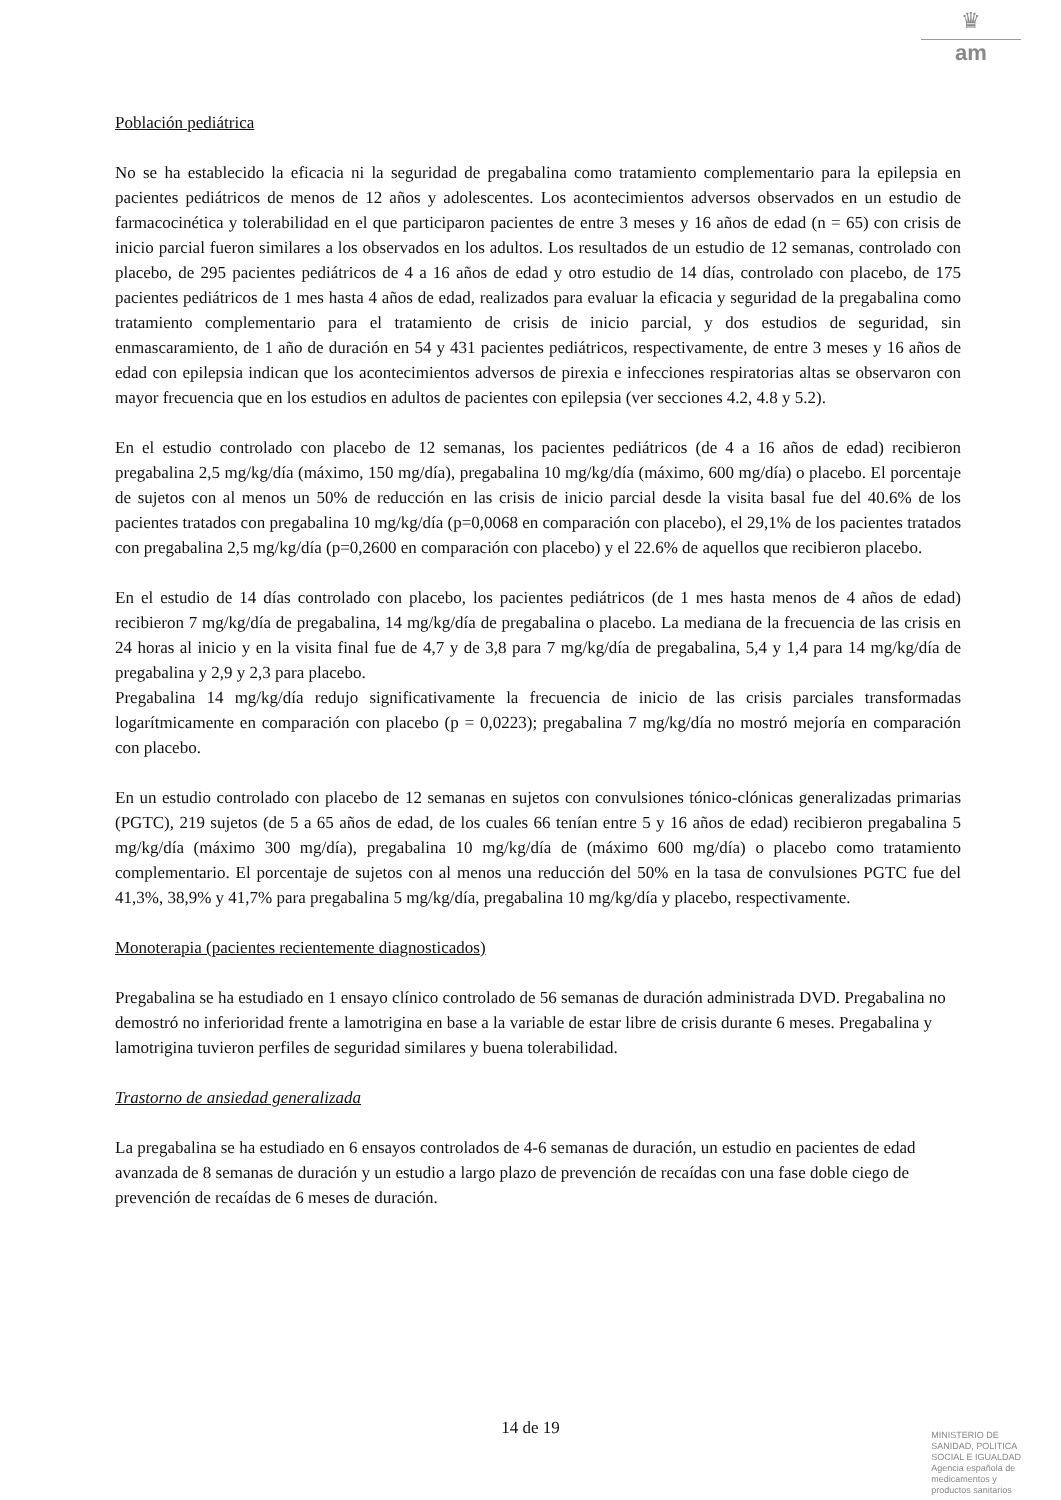♛
am
Población pediátrica
No se ha establecido la eficacia ni la seguridad de pregabalina como tratamiento complementario para la epilepsia en pacientes pediátricos de menos de 12 años y adolescentes. Los acontecimientos adversos observados en un estudio de farmacocinética y tolerabilidad en el que participaron pacientes de entre 3 meses y 16 años de edad (n = 65) con crisis de inicio parcial fueron similares a los observados en los adultos. Los resultados de un estudio de 12 semanas, controlado con placebo, de 295 pacientes pediátricos de 4 a 16 años de edad y otro estudio de 14 días, controlado con placebo, de 175 pacientes pediátricos de 1 mes hasta 4 años de edad, realizados para evaluar la eficacia y seguridad de la pregabalina como tratamiento complementario para el tratamiento de crisis de inicio parcial, y dos estudios de seguridad, sin enmascaramiento, de 1 año de duración en 54 y 431 pacientes pediátricos, respectivamente, de entre 3 meses y 16 años de edad con epilepsia indican que los acontecimientos adversos de pirexia e infecciones respiratorias altas se observaron con mayor frecuencia que en los estudios en adultos de pacientes con epilepsia (ver secciones 4.2, 4.8 y 5.2).
En el estudio controlado con placebo de 12 semanas, los pacientes pediátricos (de 4 a 16 años de edad) recibieron pregabalina 2,5 mg/kg/día (máximo, 150 mg/día), pregabalina 10 mg/kg/día (máximo, 600 mg/día) o placebo. El porcentaje de sujetos con al menos un 50% de reducción en las crisis de inicio parcial desde la visita basal fue del 40.6% de los pacientes tratados con pregabalina 10 mg/kg/día (p=0,0068 en comparación con placebo), el 29,1% de los pacientes tratados con pregabalina 2,5 mg/kg/día (p=0,2600 en comparación con placebo) y el 22.6% de aquellos que recibieron placebo.
En el estudio de 14 días controlado con placebo, los pacientes pediátricos (de 1 mes hasta menos de 4 años de edad) recibieron 7 mg/kg/día de pregabalina, 14 mg/kg/día de pregabalina o placebo. La mediana de la frecuencia de las crisis en 24 horas al inicio y en la visita final fue de 4,7 y de 3,8 para 7 mg/kg/día de pregabalina, 5,4 y 1,4 para 14 mg/kg/día de pregabalina y 2,9 y 2,3 para placebo.
Pregabalina 14 mg/kg/día redujo significativamente la frecuencia de inicio de las crisis parciales transformadas logarítmicamente en comparación con placebo (p = 0,0223); pregabalina 7 mg/kg/día no mostró mejoría en comparación con placebo.
En un estudio controlado con placebo de 12 semanas en sujetos con convulsiones tónico-clónicas generalizadas primarias (PGTC), 219 sujetos (de 5 a 65 años de edad, de los cuales 66 tenían entre 5 y 16 años de edad) recibieron pregabalina 5 mg/kg/día (máximo 300 mg/día), pregabalina 10 mg/kg/día de (máximo 600 mg/día) o placebo como tratamiento complementario. El porcentaje de sujetos con al menos una reducción del 50% en la tasa de convulsiones PGTC fue del 41,3%, 38,9% y 41,7% para pregabalina 5 mg/kg/día, pregabalina 10 mg/kg/día y placebo, respectivamente.
Monoterapia (pacientes recientemente diagnosticados)
Pregabalina se ha estudiado en 1 ensayo clínico controlado de 56 semanas de duración administrada DVD. Pregabalina no demostró no inferioridad frente a lamotrigina en base a la variable de estar libre de crisis durante 6 meses. Pregabalina y lamotrigina tuvieron perfiles de seguridad similares y buena tolerabilidad.
Trastorno de ansiedad generalizada
La pregabalina se ha estudiado en 6 ensayos controlados de 4-6 semanas de duración, un estudio en pacientes de edad avanzada de 8 semanas de duración y un estudio a largo plazo de prevención de recaídas con una fase doble ciego de prevención de recaídas de 6 meses de duración.
14 de 19
MINISTERIO DE
SANIDAD, POLITICA
SOCIAL E IGUALDAD
Agencia española de
medicamentos y
productos sanitarios